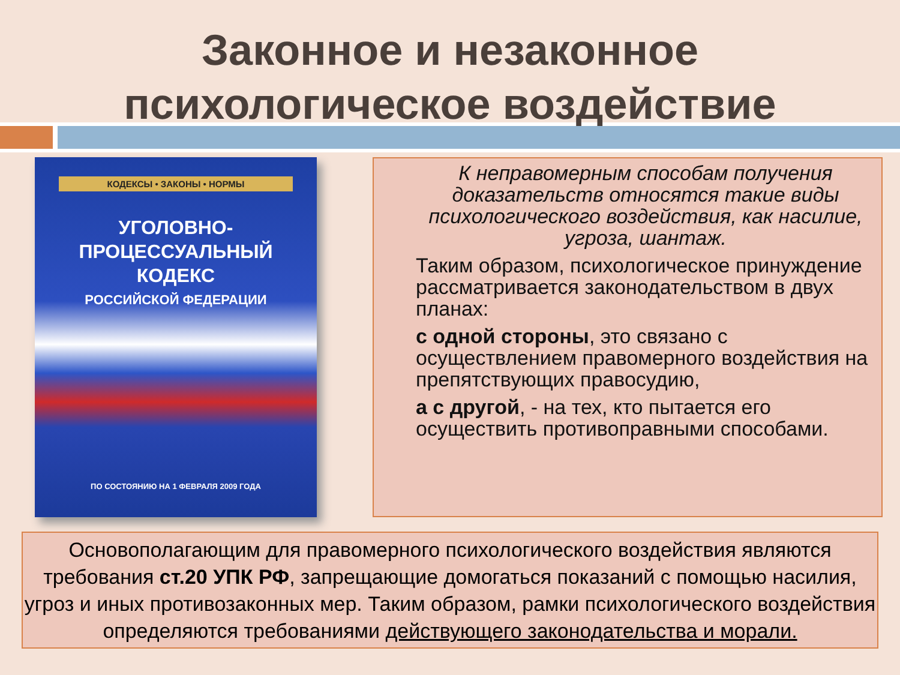Законное и незаконное
психологическое воздействие
КОДЕКСЫ • ЗАКОНЫ • НОРМЫ
УГОЛОВНО-
ПРОЦЕССУАЛЬНЫЙ
КОДЕКС
РОССИЙСКОЙ ФЕДЕРАЦИИ
ПО СОСТОЯНИЮ НА 1 ФЕВРАЛЯ 2009 ГОДА
К неправомерным способам получения доказательств относятся такие виды психологического воздействия, как насилие, угроза, шантаж.
Таким образом, психологическое принуждение рассматривается законодательством в двух планах:
с одной стороны, это связано с осуществлением правомерного воздействия на препятствующих правосудию,
а с другой, - на тех, кто пытается его осуществить противоправными способами.
Основополагающим для правомерного психологического воздействия являются требования ст.20 УПК РФ, запрещающие домогаться показаний с помощью насилия, угроз и иных противозаконных мер. Таким образом, рамки психологического воздействия определяются требованиями действующего законодательства и морали.